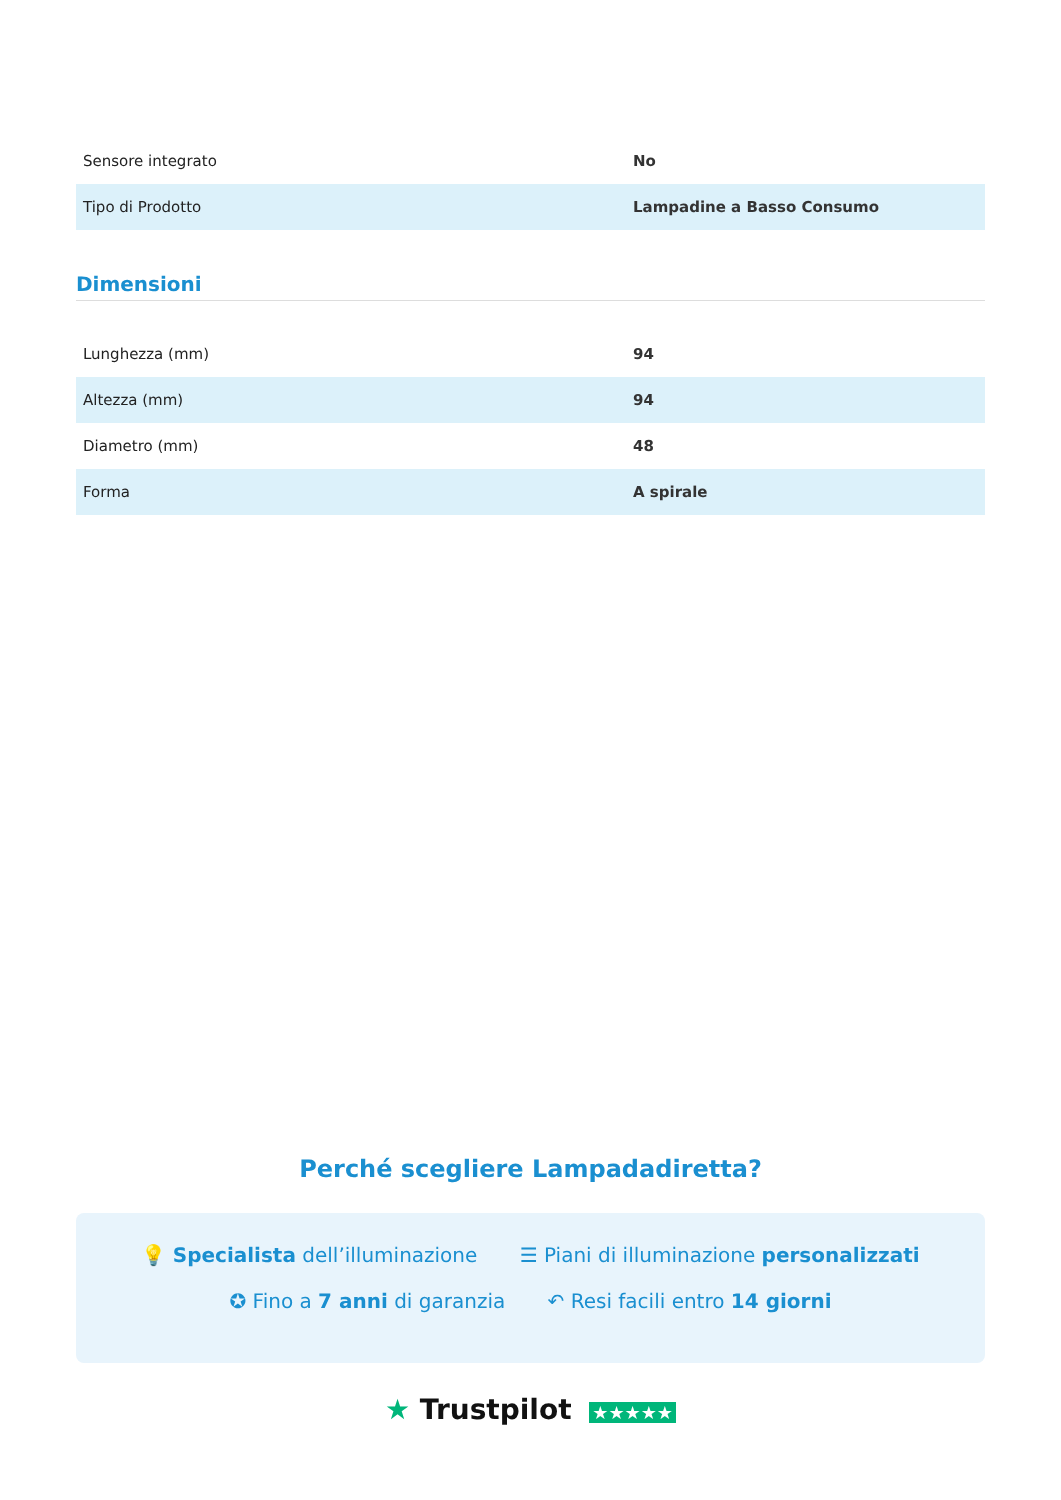| Sensore integrato | No |
| Tipo di Prodotto | Lampadine a Basso Consumo |
Dimensioni
| Lunghezza (mm) | 94 |
| Altezza (mm) | 94 |
| Diametro (mm) | 48 |
| Forma | A spirale |
Perché scegliere Lampadadiretta?
💡 Specialista dell’illuminazione ☰ Piani di illuminazione personalizzati
✪ Fino a 7 anni di garanzia ↶ Resi facili entro 14 giorni
★ Trustpilot ★★★★★